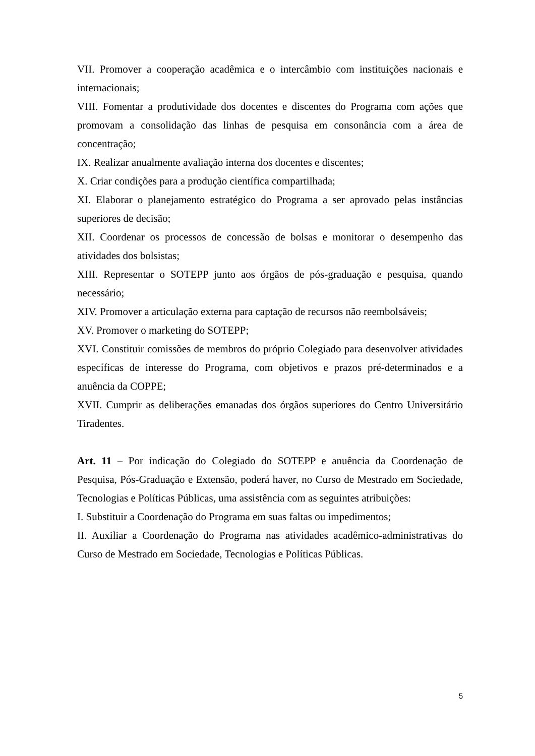VII. Promover a cooperação acadêmica e o intercâmbio com instituições nacionais e internacionais;
VIII. Fomentar a produtividade dos docentes e discentes do Programa com ações que promovam a consolidação das linhas de pesquisa em consonância com a área de concentração;
IX. Realizar anualmente avaliação interna dos docentes e discentes;
X. Criar condições para a produção científica compartilhada;
XI. Elaborar o planejamento estratégico do Programa a ser aprovado pelas instâncias superiores de decisão;
XII. Coordenar os processos de concessão de bolsas e monitorar o desempenho das atividades dos bolsistas;
XIII. Representar o SOTEPP junto aos órgãos de pós-graduação e pesquisa, quando necessário;
XIV. Promover a articulação externa para captação de recursos não reembolsáveis;
XV. Promover o marketing do SOTEPP;
XVI. Constituir comissões de membros do próprio Colegiado para desenvolver atividades específicas de interesse do Programa, com objetivos e prazos pré-determinados e a anuência da COPPE;
XVII. Cumprir as deliberações emanadas dos órgãos superiores do Centro Universitário Tiradentes.
Art. 11 – Por indicação do Colegiado do SOTEPP e anuência da Coordenação de Pesquisa, Pós-Graduação e Extensão, poderá haver, no Curso de Mestrado em Sociedade, Tecnologias e Políticas Públicas, uma assistência com as seguintes atribuições:
I. Substituir a Coordenação do Programa em suas faltas ou impedimentos;
II. Auxiliar a Coordenação do Programa nas atividades acadêmico-administrativas do Curso de Mestrado em Sociedade, Tecnologias e Políticas Públicas.
5